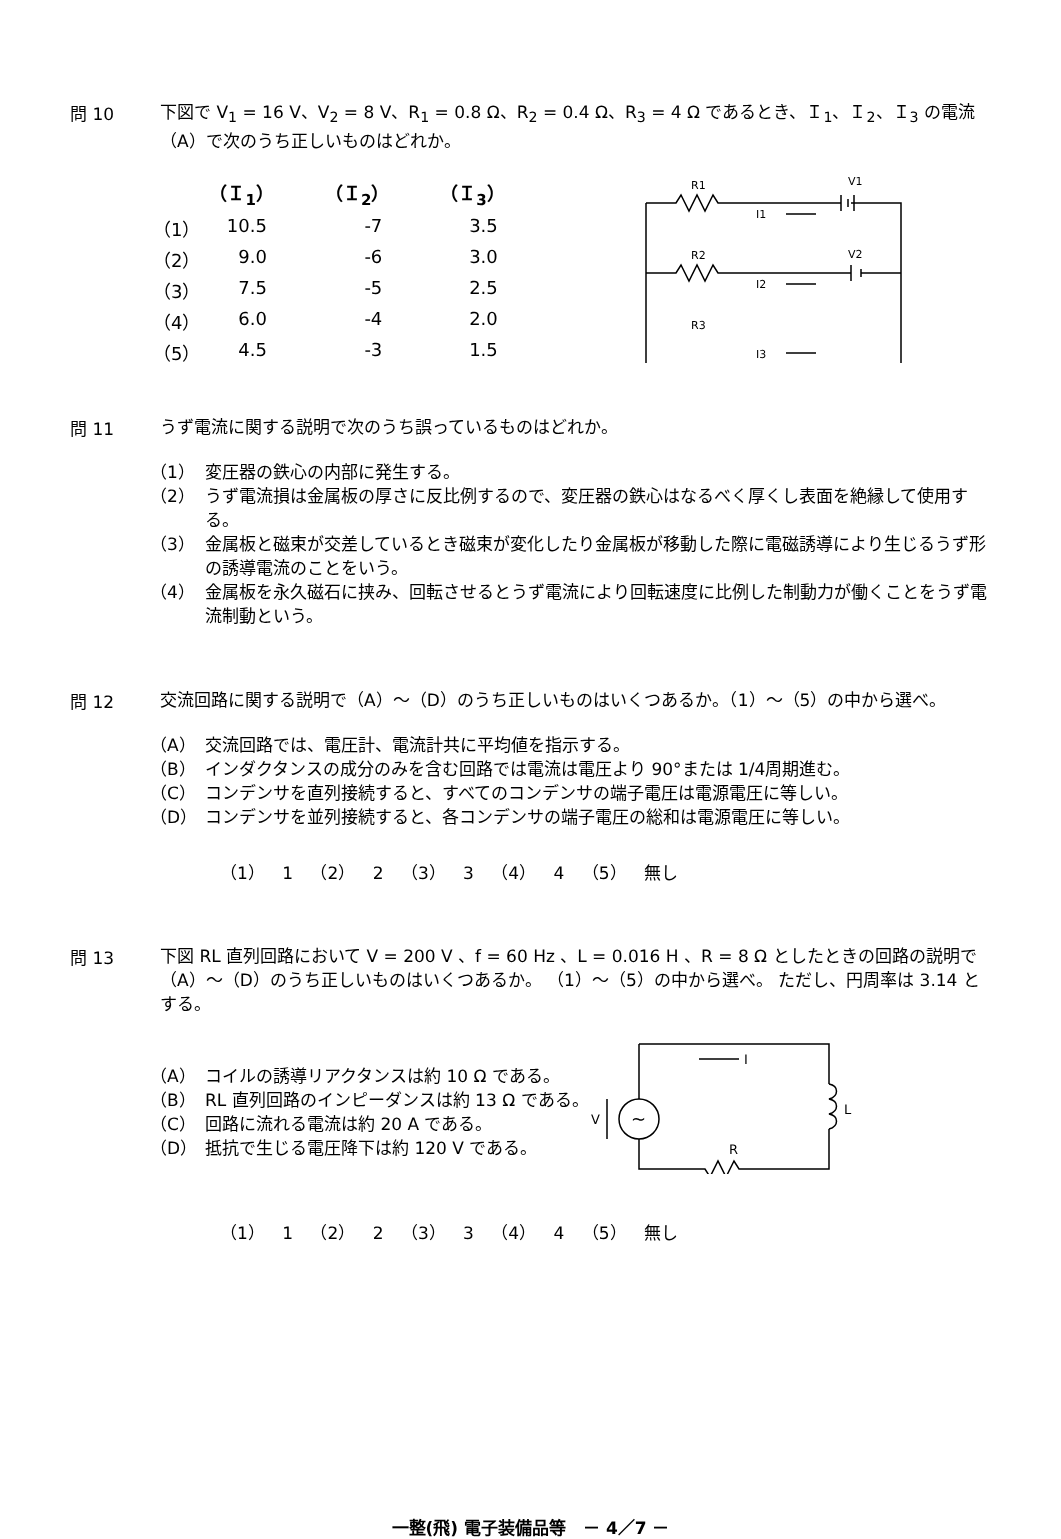問 10
下図で V<sub>1</sub> = 16 V、V<sub>2</sub> = 8 V、R<sub>1</sub> = 0.8 Ω、R<sub>2</sub> = 0.4 Ω、R<sub>3</sub> = 4 Ω であるとき、Ｉ<sub>1</sub>、Ｉ<sub>2</sub>、Ｉ<sub>3</sub> の電流（A）で次のうち正しいものはどれか。
| | （Ｉ<sub>1</sub>） | （Ｉ<sub>2</sub>） | （Ｉ<sub>3</sub>） |
| --- | --- | --- | --- |
| （1） | 10.5 | -7 | 3.5 |
| （2） | 9.0 | -6 | 3.0 |
| （3） | 7.5 | -5 | 2.5 |
| （4） | 6.0 | -4 | 2.0 |
| （5） | 4.5 | -3 | 1.5 |
R1
V1
I1
R2
V2
I2
R3
I3
問 11
うず電流に関する説明で次のうち誤っているものはどれか。
（1） 変圧器の鉄心の内部に発生する。
（2） うず電流損は金属板の厚さに反比例するので、変圧器の鉄心はなるべく厚くし表面を絶縁して使用する。
（3） 金属板と磁束が交差しているとき磁束が変化したり金属板が移動した際に電磁誘導により生じるうず形の誘導電流のことをいう。
（4） 金属板を永久磁石に挟み、回転させるとうず電流により回転速度に比例した制動力が働くことをうず電流制動という。
問 12
交流回路に関する説明で（A）～（D）のうち正しいものはいくつあるか。（1）～（5）の中から選べ。
（A） 交流回路では、電圧計、電流計共に平均値を指示する。
（B） インダクタンスの成分のみを含む回路では電流は電圧より 90°または 1/4周期進む。
（C） コンデンサを直列接続すると、すべてのコンデンサの端子電圧は電源電圧に等しい。
（D） コンデンサを並列接続すると、各コンデンサの端子電圧の総和は電源電圧に等しい。
（1） 1 （2） 2 （3） 3 （4） 4 （5） 無し
問 13
下図 RL 直列回路において V = 200 V 、f = 60 Hz 、L = 0.016 H 、R = 8 Ω としたときの回路の説明で（A）～（D）のうち正しいものはいくつあるか。 （1）～（5）の中から選べ。 ただし、円周率は 3.14 とする。
（A） コイルの誘導リアクタンスは約 10 Ω である。
（B） RL 直列回路のインピーダンスは約 13 Ω である。
（C） 回路に流れる電流は約 20 A である。
（D） 抵抗で生じる電圧降下は約 120 V である。
I
L
R
V
~
（1） 1 （2） 2 （3） 3 （4） 4 （5） 無し
一整(飛) 電子装備品等　－ 4／7 －